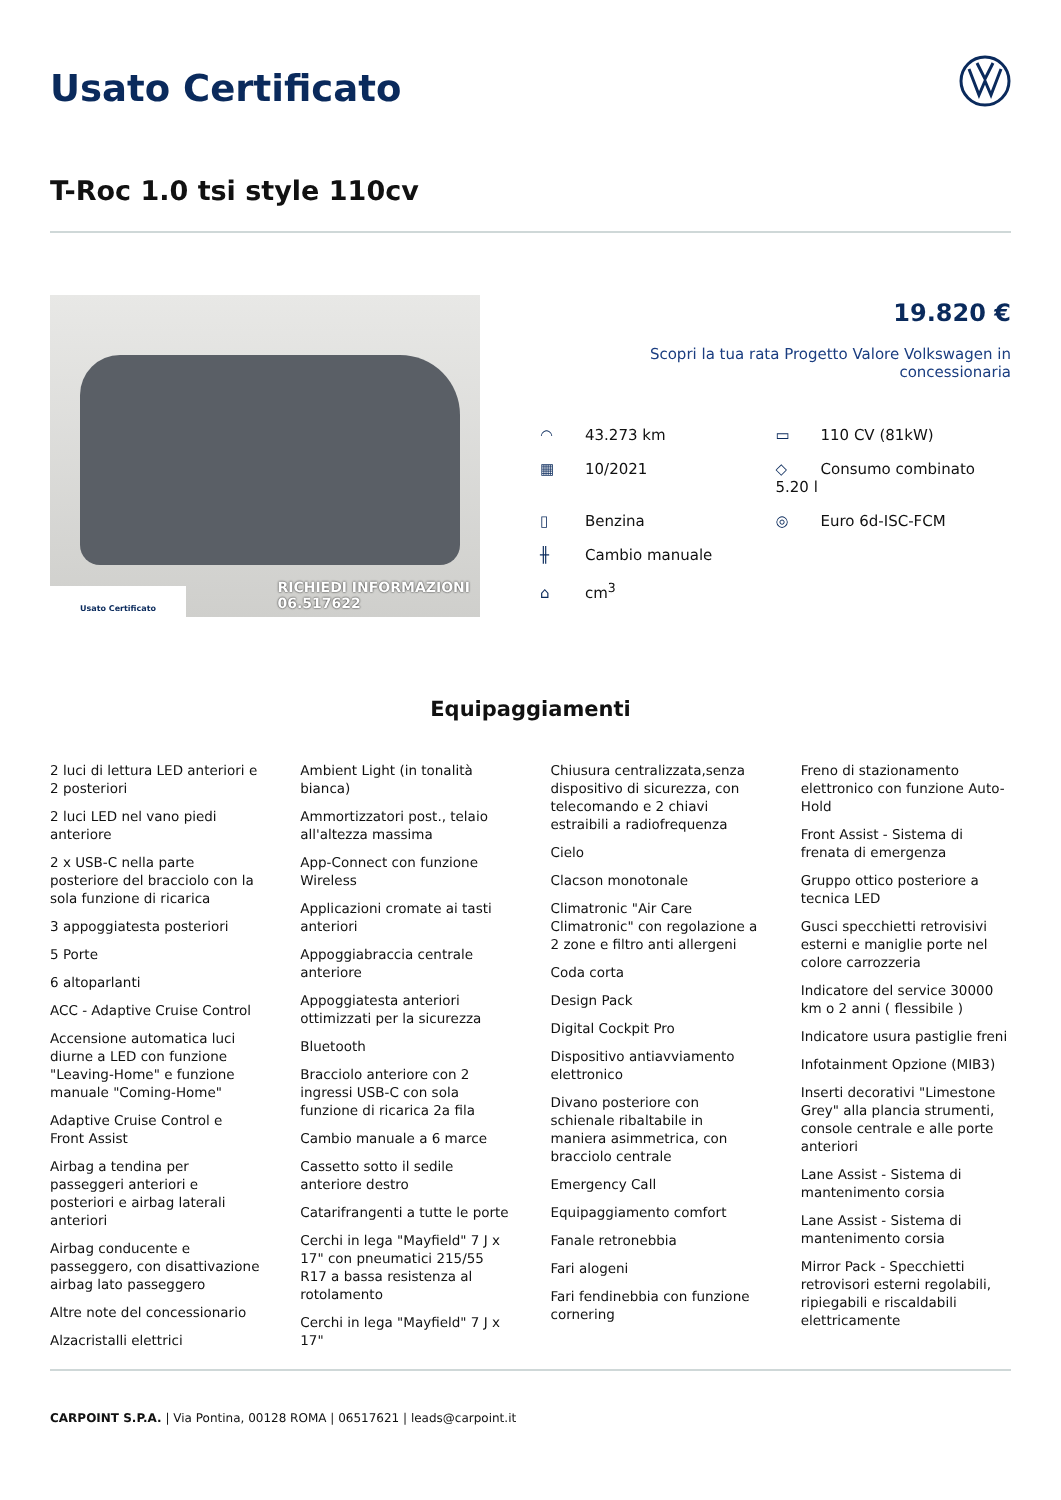Usato Certificato
T-Roc 1.0 tsi style 110cv
Usato Certificato
RICHIEDI INFORMAZIONI
06.517622
19.820 €
Scopri la tua rata Progetto Valore Volkswagen in concessionaria
◠ 43.273 km
▭ 110 CV (81kW)
▦ 10/2021
◇ Consumo combinato 5.20 l
▯ Benzina
◎ Euro 6d-ISC-FCM
╫ Cambio manuale
⌂ cm<sup>3</sup>
Equipaggiamenti
2 luci di lettura LED anteriori e 2 posteriori
2 luci LED nel vano piedi anteriore
2 x USB-C nella parte posteriore del bracciolo con la sola funzione di ricarica
3 appoggiatesta posteriori
5 Porte
6 altoparlanti
ACC - Adaptive Cruise Control
Accensione automatica luci diurne a LED con funzione "Leaving-Home" e funzione manuale "Coming-Home"
Adaptive Cruise Control e Front Assist
Airbag a tendina per passeggeri anteriori e posteriori e airbag laterali anteriori
Airbag conducente e passeggero, con disattivazione airbag lato passeggero
Altre note del concessionario
Alzacristalli elettrici
Ambient Light (in tonalità bianca)
Ammortizzatori post., telaio all'altezza massima
App-Connect con funzione Wireless
Applicazioni cromate ai tasti anteriori
Appoggiabraccia centrale anteriore
Appoggiatesta anteriori ottimizzati per la sicurezza
Bluetooth
Bracciolo anteriore con 2 ingressi USB-C con sola funzione di ricarica 2a fila
Cambio manuale a 6 marce
Cassetto sotto il sedile anteriore destro
Catarifrangenti a tutte le porte
Cerchi in lega "Mayfield" 7 J x 17" con pneumatici 215/55 R17 a bassa resistenza al rotolamento
Cerchi in lega "Mayfield" 7 J x 17"
Chiusura centralizzata,senza dispositivo di sicurezza, con telecomando e 2 chiavi estraibili a radiofrequenza
Cielo
Clacson monotonale
Climatronic "Air Care Climatronic" con regolazione a 2 zone e filtro anti allergeni
Coda corta
Design Pack
Digital Cockpit Pro
Dispositivo antiavviamento elettronico
Divano posteriore con schienale ribaltabile in maniera asimmetrica, con bracciolo centrale
Emergency Call
Equipaggiamento comfort
Fanale retronebbia
Fari alogeni
Fari fendinebbia con funzione cornering
Freno di stazionamento elettronico con funzione Auto-Hold
Front Assist - Sistema di frenata di emergenza
Gruppo ottico posteriore a tecnica LED
Gusci specchietti retrovisivi esterni e maniglie porte nel colore carrozzeria
Indicatore del service 30000 km o 2 anni ( flessibile )
Indicatore usura pastiglie freni
Infotainment Opzione (MIB3)
Inserti decorativi "Limestone Grey" alla plancia strumenti, console centrale e alle porte anteriori
Lane Assist - Sistema di mantenimento corsia
Lane Assist - Sistema di mantenimento corsia
Mirror Pack - Specchietti retrovisori esterni regolabili, ripiegabili e riscaldabili elettricamente
CARPOINT S.P.A. | Via Pontina, 00128 ROMA | 06517621 | leads@carpoint.it